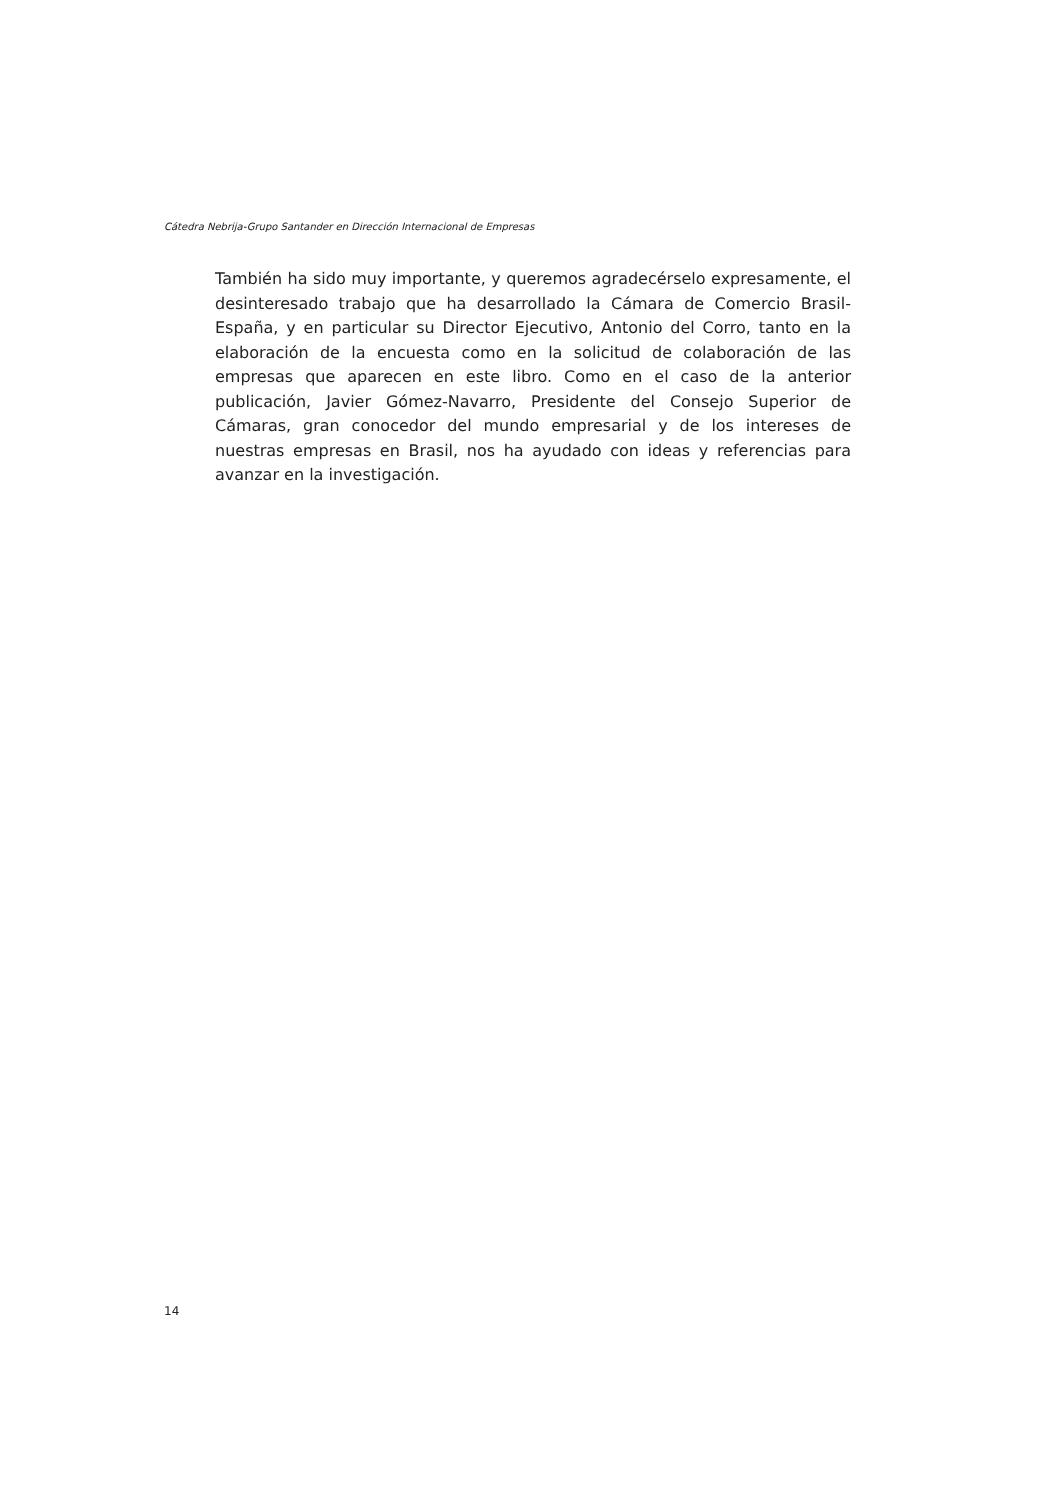Cátedra Nebrija-Grupo Santander en Dirección Internacional de Empresas
También ha sido muy importante, y queremos agradecérselo expresamente, el desinteresado trabajo que ha desarrollado la Cámara de Comercio Brasil-España, y en particular su Director Ejecutivo, Antonio del Corro, tanto en la elaboración de la encuesta como en la solicitud de colaboración de las empresas que aparecen en este libro. Como en el caso de la anterior publicación, Javier Gómez-Navarro, Presidente del Consejo Superior de Cámaras, gran conocedor del mundo empresarial y de los intereses de nuestras empresas en Brasil, nos ha ayudado con ideas y referencias para avanzar en la investigación.
14